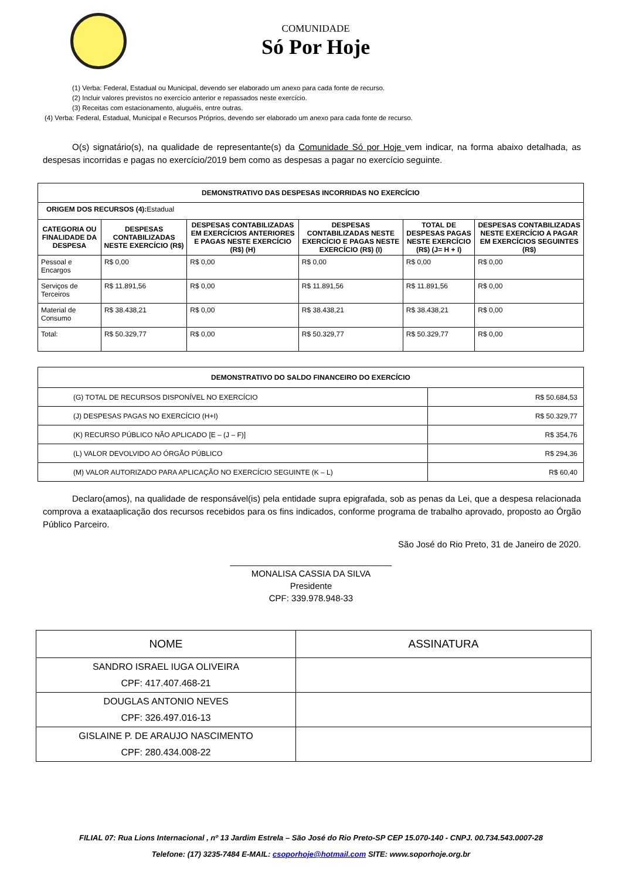COMUNIDADE
Só Por Hoje
(1) Verba: Federal, Estadual ou Municipal, devendo ser elaborado um anexo para cada fonte de recurso.
(2) Incluir valores previstos no exercício anterior e repassados neste exercício.
(3) Receitas com estacionamento, aluguéis, entre outras.
(4) Verba: Federal, Estadual, Municipal e Recursos Próprios, devendo ser elaborado um anexo para cada fonte de recurso.
O(s) signatário(s), na qualidade de representante(s) da Comunidade Só por Hoje vem indicar, na forma abaixo detalhada, as despesas incorridas e pagas no exercício/2019 bem como as despesas a pagar no exercício seguinte.
| DEMONSTRATIVO DAS DESPESAS INCORRIDAS NO EXERCÍCIO | | | | | |
| --- | --- | --- | --- | --- | --- |
| ORIGEM DOS RECURSOS (4): Estadual | | | | | |
| CATEGORIA OU FINALIDADE DA DESPESA | DESPESAS CONTABILIZADAS NESTE EXERCÍCIO (R$) | DESPESAS CONTABILIZADAS EM EXERCÍCIOS ANTERIORES E PAGAS NESTE EXERCÍCIO (R$) (H) | DESPESAS CONTABILIZADAS NESTE EXERCÍCIO E PAGAS NESTE EXERCÍCIO (R$) (I) | TOTAL DE DESPESAS PAGAS NESTE EXERCÍCIO (R$) (J= H + I) | DESPESAS CONTABILIZADAS NESTE EXERCÍCIO A PAGAR EM EXERCÍCIOS SEGUINTES (R$) |
| Pessoal e Encargos | R$ 0,00 | R$ 0,00 | R$ 0,00 | R$ 0,00 | R$ 0,00 |
| Serviços de Terceiros | R$ 11.891,56 | R$ 0,00 | R$ 11.891,56 | R$ 11.891,56 | R$ 0,00 |
| Material de Consumo | R$ 38.438,21 | R$ 0,00 | R$ 38.438,21 | R$ 38.438,21 | R$ 0,00 |
| Total: | R$ 50.329,77 | R$ 0,00 | R$ 50.329,77 | R$ 50.329,77 | R$ 0,00 |
| DEMONSTRATIVO DO SALDO FINANCEIRO DO EXERCÍCIO | |
| --- | --- |
| (G) TOTAL DE RECURSOS DISPONÍVEL NO EXERCÍCIO | R$ 50.684,53 |
| (J) DESPESAS PAGAS NO EXERCÍCIO (H+I) | R$ 50.329,77 |
| (K) RECURSO PÚBLICO NÃO APLICADO [E – (J – F)] | R$ 354,76 |
| (L) VALOR DEVOLVIDO AO ÓRGÃO PÚBLICO | R$ 294,36 |
| (M) VALOR AUTORIZADO PARA APLICAÇÃO NO EXERCÍCIO SEGUINTE (K – L) | R$ 60,40 |
Declaro(amos), na qualidade de responsável(is) pela entidade supra epigrafada, sob as penas da Lei, que a despesa relacionada comprova a exataaplicação dos recursos recebidos para os fins indicados, conforme programa de trabalho aprovado, proposto ao Órgão Público Parceiro.
São José do Rio Preto, 31 de Janeiro de 2020.
_________________________________
MONALISA CASSIA DA SILVA
Presidente
CPF: 339.978.948-33
| NOME | ASSINATURA |
| SANDRO ISRAEL IUGA OLIVEIRA CPF: 417.407.468-21 | |
| DOUGLAS ANTONIO NEVES CPF: 326.497.016-13 | |
| GISLAINE P. DE ARAUJO NASCIMENTO CPF: 280.434.008-22 | |
FILIAL 07: Rua Lions Internacional , nº 13 Jardim Estrela – São José do Rio Preto-SP CEP 15.070-140 - CNPJ. 00.734.543.0007-28
Telefone: (17) 3235-7484 E-MAIL: csoporhoje@hotmail.com SITE: www.soporhoje.org.br